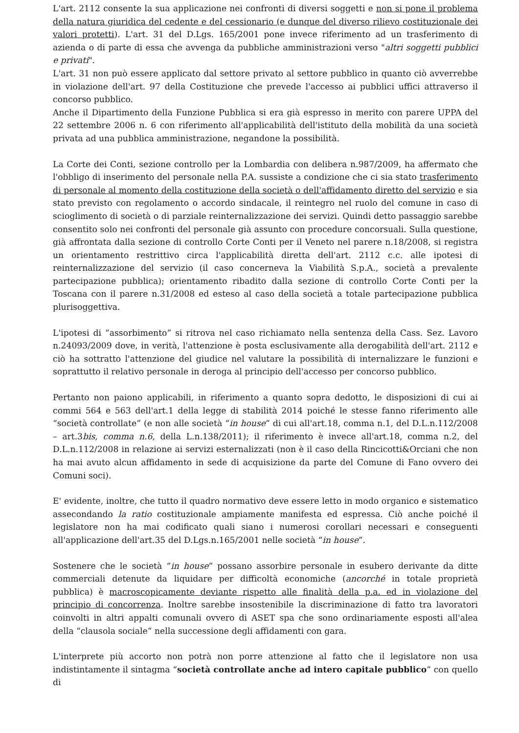L'art. 2112 consente la sua applicazione nei confronti di diversi soggetti e non si pone il problema della natura giuridica del cedente e del cessionario (e dunque del diverso rilievo costituzionale dei valori protetti). L'art. 31 del D.Lgs. 165/2001 pone invece riferimento ad un trasferimento di azienda o di parte di essa che avvenga da pubbliche amministrazioni verso "altri soggetti pubblici e privati".
L'art. 31 non può essere applicato dal settore privato al settore pubblico in quanto ciò avverrebbe in violazione dell'art. 97 della Costituzione che prevede l'accesso ai pubblici uffici attraverso il concorso pubblico.
Anche il Dipartimento della Funzione Pubblica si era già espresso in merito con parere UPPA del 22 settembre 2006 n. 6 con riferimento all'applicabilità dell'istituto della mobilità da una società privata ad una pubblica amministrazione, negandone la possibilità.
La Corte dei Conti, sezione controllo per la Lombardia con delibera n.987/2009, ha affermato che l'obbligo di inserimento del personale nella P.A. sussiste a condizione che ci sia stato trasferimento di personale al momento della costituzione della società o dell'affidamento diretto del servizio e sia stato previsto con regolamento o accordo sindacale, il reintegro nel ruolo del comune in caso di scioglimento di società o di parziale reinternalizzazione dei servizi. Quindi detto passaggio sarebbe consentito solo nei confronti del personale già assunto con procedure concorsuali. Sulla questione, già affrontata dalla sezione di controllo Corte Conti per il Veneto nel parere n.18/2008, si registra un orientamento restrittivo circa l'applicabilità diretta dell'art. 2112 c.c. alle ipotesi di reinternalizzazione del servizio (il caso concerneva la Viabilità S.p.A., società a prevalente partecipazione pubblica); orientamento ribadito dalla sezione di controllo Corte Conti per la Toscana con il parere n.31/2008 ed esteso al caso della società a totale partecipazione pubblica plurisoggettiva.
L'ipotesi di “assorbimento” si ritrova nel caso richiamato nella sentenza della Cass. Sez. Lavoro n.24093/2009 dove, in verità, l'attenzione è posta esclusivamente alla derogabilità dell'art. 2112 e ciò ha sottratto l'attenzione del giudice nel valutare la possibilità di internalizzare le funzioni e soprattutto il relativo personale in deroga al principio dell'accesso per concorso pubblico.
Pertanto non paiono applicabili, in riferimento a quanto sopra dedotto, le disposizioni di cui ai commi 564 e 563 dell'art.1 della legge di stabilità 2014 poiché le stesse fanno riferimento alle “società controllate” (e non alle società “in house” di cui all'art.18, comma n.1, del D.L.n.112/2008 – art.3bis, comma n.6, della L.n.138/2011); il riferimento è invece all'art.18, comma n.2, del D.L.n.112/2008 in relazione ai servizi esternalizzati (non è il caso della Rincicotti&Orciani che non ha mai avuto alcun affidamento in sede di acquisizione da parte del Comune di Fano ovvero dei Comuni soci).
E' evidente, inoltre, che tutto il quadro normativo deve essere letto in modo organico e sistematico assecondando la ratio costituzionale ampiamente manifesta ed espressa. Ciò anche poiché il legislatore non ha mai codificato quali siano i numerosi corollari necessari e conseguenti all'applicazione dell'art.35 del D.Lgs.n.165/2001 nelle società “in house”.
Sostenere che le società “in house” possano assorbire personale in esubero derivante da ditte commerciali detenute da liquidare per difficoltà economiche (ancorché in totale proprietà pubblica) è macroscopicamente deviante rispetto alle finalità della p.a. ed in violazione del principio di concorrenza. Inoltre sarebbe insostenibile la discriminazione di fatto tra lavoratori coinvolti in altri appalti comunali ovvero di ASET spa che sono ordinariamente esposti all'alea della “clausola sociale” nella successione degli affidamenti con gara.
L'interprete più accorto non potrà non porre attenzione al fatto che il legislatore non usa indistintamente il sintagma “società controllate anche ad intero capitale pubblico” con quello di